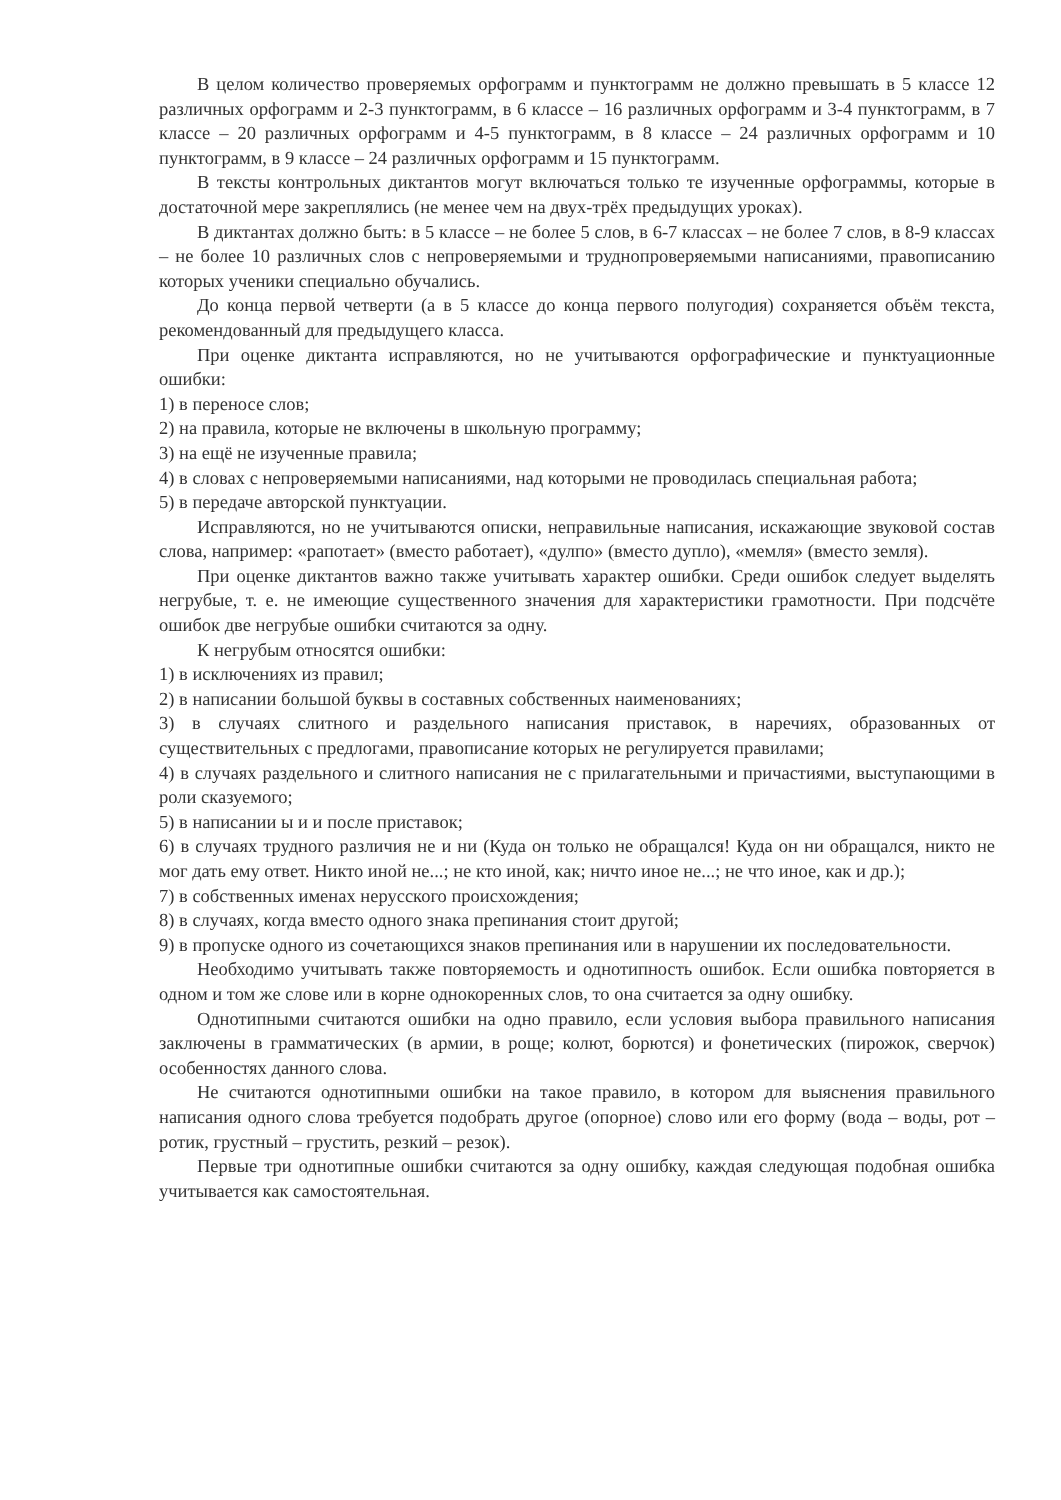В целом количество проверяемых орфограмм и пунктограмм не должно превышать в 5 классе 12 различных орфограмм и 2-3 пунктограмм, в 6 классе – 16 различных орфограмм и 3-4 пунктограмм, в 7 классе – 20 различных орфограмм и 4-5 пунктограмм, в 8 классе – 24 различных орфограмм и 10 пунктограмм, в 9 классе – 24 различных орфограмм и 15 пунктограмм.
В тексты контрольных диктантов могут включаться только те изученные орфограммы, которые в достаточной мере закреплялись (не менее чем на двух-трёх предыдущих уроках).
В диктантах должно быть: в 5 классе – не более 5 слов, в 6-7 классах – не более 7 слов, в 8-9 классах – не более 10 различных слов с непроверяемыми и трудно­проверяемыми написаниями, правописанию которых ученики специально обучались.
До конца первой четверти (а в 5 классе до конца первого полугодия) сохраняется объём текста, рекомендованный для предыдущего класса.
При оценке диктанта исправляются, но не учитываются орфографические и пунктуационные ошибки:
1) в переносе слов;
2) на правила, которые не включены в школьную программу;
3) на ещё не изученные правила;
4) в словах с непроверяемыми написаниями, над которыми не проводилась специальная работа;
5) в передаче авторской пунктуации.
Исправляются, но не учитываются описки, неправильные написания, искажающие звуковой состав слова, например: «рапотает» (вместо работает), «дулпо» (вместо дупло), «мемля» (вместо земля).
При оценке диктантов важно также учитывать характер ошибки. Среди ошибок следует выделять негрубые, т. е. не имеющие существенного значения для характеристики грамотности. При подсчёте ошибок две негрубые ошибки считаются за одну.
К негрубым относятся ошибки:
1) в исключениях из правил;
2) в написании большой буквы в составных собственных наименованиях;
3) в случаях слитного и раздельного написания приставок, в наречиях, образованных от существительных с предлогами, правописание которых не регулируется правилами;
4) в случаях раздельного и слитного написания не с прилагательными и причастиями, выступающими в роли сказуемого;
5) в написании ы и и после приставок;
6) в случаях трудного различия не и ни (Куда он только не обращался! Куда он ни обращался, никто не мог дать ему ответ. Никто иной не...; не кто иной, как; ничто иное не...; не что иное, как и др.);
7) в собственных именах нерусского происхождения;
8) в случаях, когда вместо одного знака препинания стоит другой;
9) в пропуске одного из сочетающихся знаков препинания или в нарушении их последовательности.
Необходимо учитывать также повторяемость и однотипность ошибок. Если ошибка повторяется в одном и том же слове или в корне однокоренных слов, то она считается за одну ошибку.
Однотипными считаются ошибки на одно правило, если условия выбора правильного написания заключены в грамматических (в армии, в роще; колют, борются) и фонетических (пирожок, сверчок) особенностях данного слова.
Не считаются однотипными ошибки на такое правило, в котором для выяснения правильного написания одного слова требуется подобрать другое (опорное) слово или его форму (вода – воды, рот – ротик, грустный – грустить, резкий – резок).
Первые три однотипные ошибки считаются за одну ошибку, каждая следующая подобная ошибка учитывается как самостоятельная.